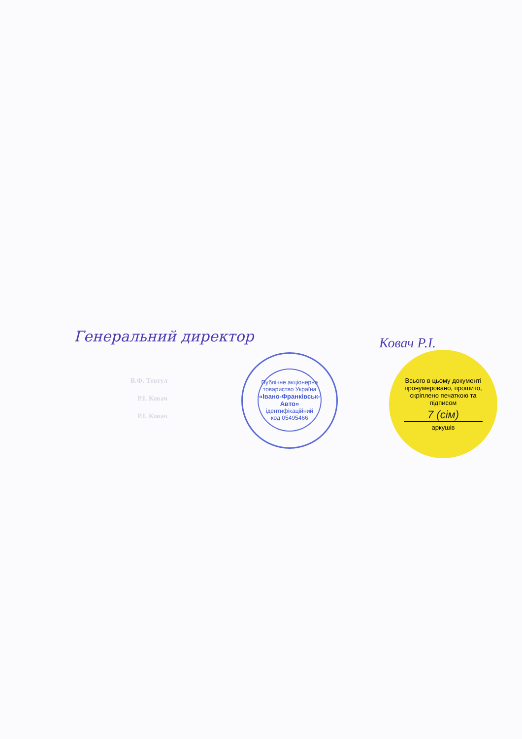Генеральний директор Ковач Р.І.
В.Ф. Тевтул
Р.І. Ковач
Р.І. Ковач
Публічне акціонерне товариство Україна
«Івано-Франківськ-Авто»
ідентифікаційний
код 05495466
Всього в цьому документі пронумеровано, прошито, скріплено печаткою та підписом
7 (сім)
аркушів